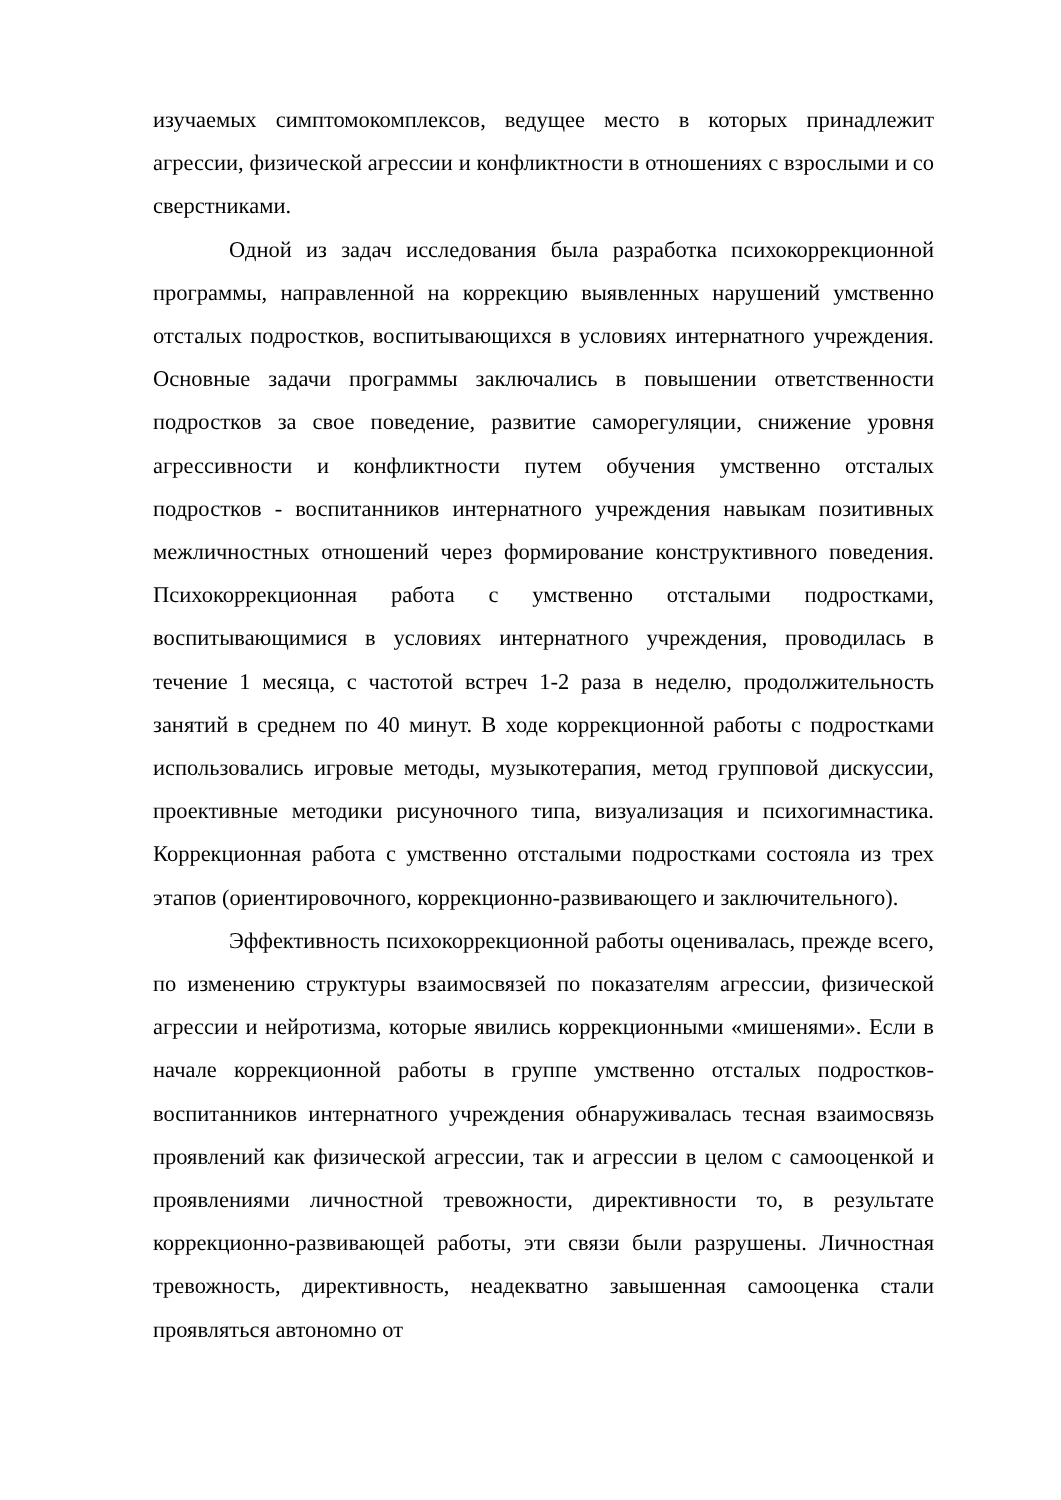изучаемых симптомокомплексов, ведущее место в которых принадлежит агрессии, физической агрессии и конфликтности в отношениях с взрослыми и со сверстниками.
Одной из задач исследования была разработка психокоррекционной программы, направленной на коррекцию выявленных нарушений умственно отсталых подростков, воспитывающихся в условиях интернатного учреждения. Основные задачи программы заключались в повышении ответственности подростков за свое поведение, развитие саморегуляции, снижение уровня агрессивности и конфликтности путем обучения умственно отсталых подростков - воспитанников интернатного учреждения навыкам позитивных межличностных отношений через формирование конструктивного поведения. Психокоррекционная работа с умственно отсталыми подростками, воспитывающимися в условиях интернатного учреждения, проводилась в течение 1 месяца, с частотой встреч 1-2 раза в неделю, продолжительность занятий в среднем по 40 минут. В ходе коррекционной работы с подростками использовались игровые методы, музыкотерапия, метод групповой дискуссии, проективные методики рисуночного типа, визуализация и психогимнастика. Коррекционная работа с умственно отсталыми подростками состояла из трех этапов (ориентировочного, коррекционно-развивающего и заключительного).
Эффективность психокоррекционной работы оценивалась, прежде всего, по изменению структуры взаимосвязей по показателям агрессии, физической агрессии и нейротизма, которые явились коррекционными «мишенями». Если в начале коррекционной работы в группе умственно отсталых подростков-воспитанников интернатного учреждения обнаруживалась тесная взаимосвязь проявлений как физической агрессии, так и агрессии в целом с самооценкой и проявлениями личностной тревожности, директивности то, в результате коррекционно-развивающей работы, эти связи были разрушены. Личностная тревожность, директивность, неадекватно завышенная самооценка стали проявляться автономно от